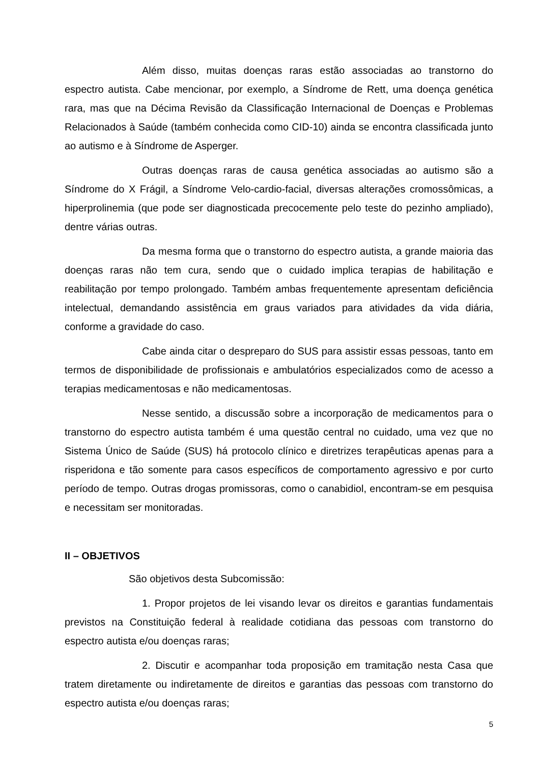Além disso, muitas doenças raras estão associadas ao transtorno do espectro autista. Cabe mencionar, por exemplo, a Síndrome de Rett, uma doença genética rara, mas que na Décima Revisão da Classificação Internacional de Doenças e Problemas Relacionados à Saúde (também conhecida como CID-10) ainda se encontra classificada junto ao autismo e à Síndrome de Asperger.
Outras doenças raras de causa genética associadas ao autismo são a Síndrome do X Frágil, a Síndrome Velo-cardio-facial, diversas alterações cromossômicas, a hiperprolinemia (que pode ser diagnosticada precocemente pelo teste do pezinho ampliado), dentre várias outras.
Da mesma forma que o transtorno do espectro autista, a grande maioria das doenças raras não tem cura, sendo que o cuidado implica terapias de habilitação e reabilitação por tempo prolongado. Também ambas frequentemente apresentam deficiência intelectual, demandando assistência em graus variados para atividades da vida diária, conforme a gravidade do caso.
Cabe ainda citar o despreparo do SUS para assistir essas pessoas, tanto em termos de disponibilidade de profissionais e ambulatórios especializados como de acesso a terapias medicamentosas e não medicamentosas.
Nesse sentido, a discussão sobre a incorporação de medicamentos para o transtorno do espectro autista também é uma questão central no cuidado, uma vez que no Sistema Único de Saúde (SUS) há protocolo clínico e diretrizes terapêuticas apenas para a risperidona e tão somente para casos específicos de comportamento agressivo e por curto período de tempo. Outras drogas promissoras, como o canabidiol, encontram-se em pesquisa e necessitam ser monitoradas.
II – OBJETIVOS
São objetivos desta Subcomissão:
1. Propor projetos de lei visando levar os direitos e garantias fundamentais previstos na Constituição federal à realidade cotidiana das pessoas com transtorno do espectro autista e/ou doenças raras;
2. Discutir e acompanhar toda proposição em tramitação nesta Casa que tratem diretamente ou indiretamente de direitos e garantias das pessoas com transtorno do espectro autista e/ou doenças raras;
5